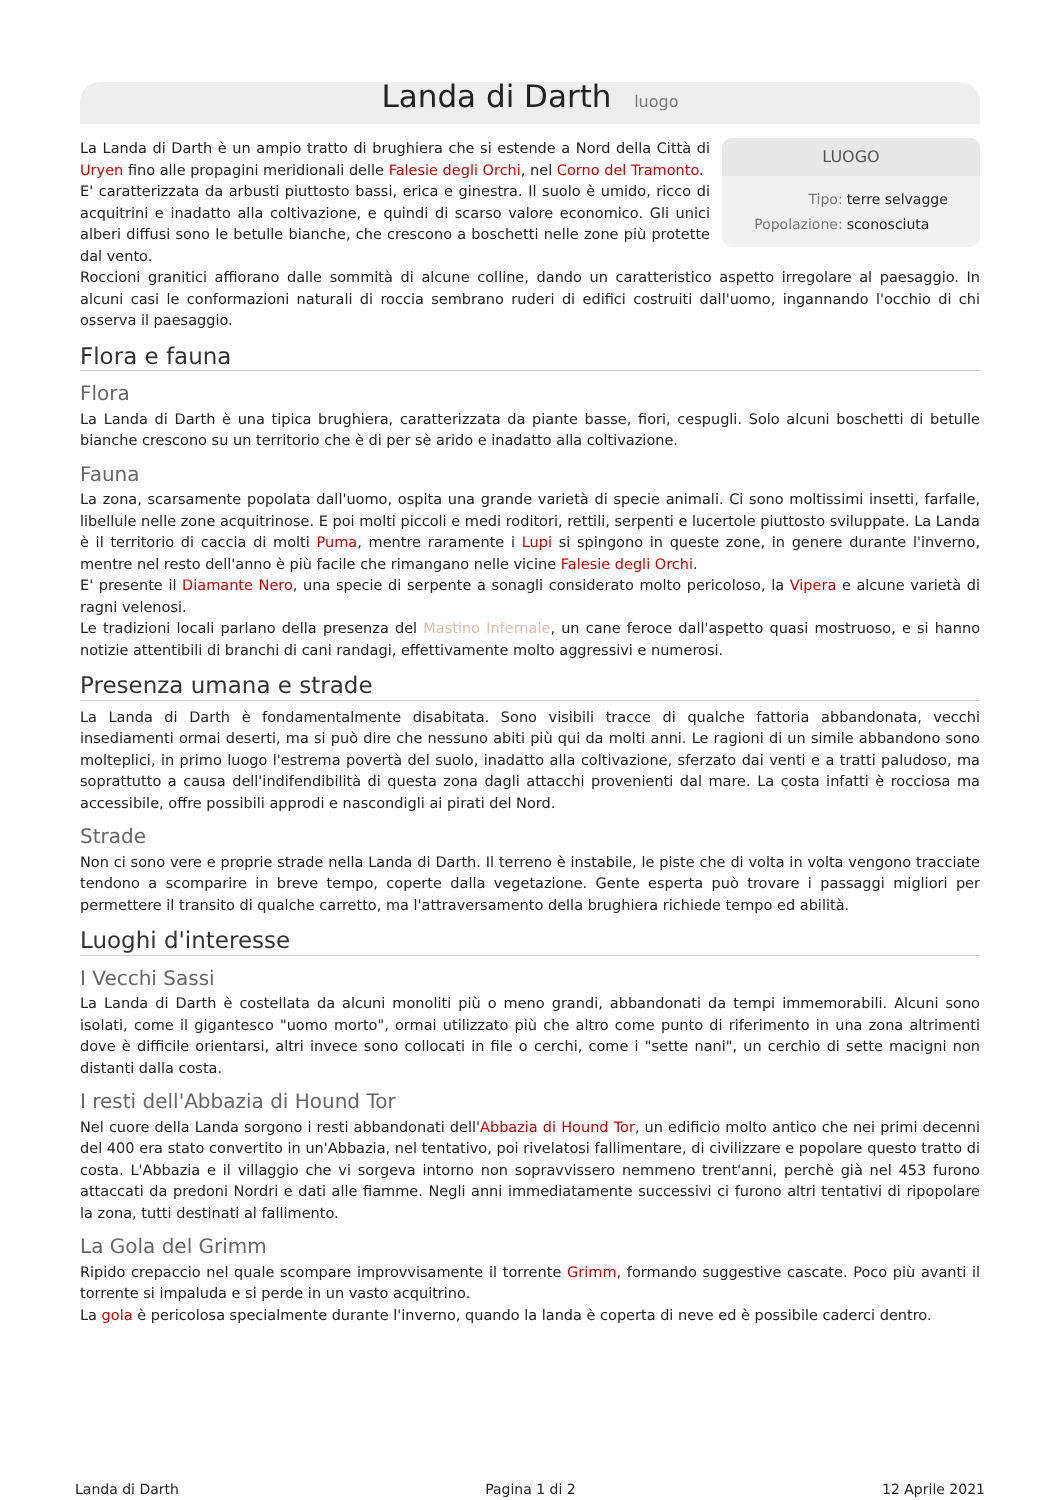Landa di Darth
luogo
LUOGO
| Tipo: | terre selvagge |
| Popolazione: | sconosciuta |
La Landa di Darth è un ampio tratto di brughiera che si estende a Nord della Città di Uryen fino alle propagini meridionali delle Falesie degli Orchi, nel Corno del Tramonto.
E' caratterizzata da arbusti piuttosto bassi, erica e ginestra. Il suolo è umido, ricco di acquitrini e inadatto alla coltivazione, e quindi di scarso valore economico. Gli unici alberi diffusi sono le betulle bianche, che crescono a boschetti nelle zone più protette dal vento.
Roccioni granitici affiorano dalle sommità di alcune colline, dando un caratteristico aspetto irregolare al paesaggio. In alcuni casi le conformazioni naturali di roccia sembrano ruderi di edifici costruiti dall'uomo, ingannando l'occhio di chi osserva il paesaggio.
Flora e fauna
Flora
La Landa di Darth è una tipica brughiera, caratterizzata da piante basse, fiori, cespugli. Solo alcuni boschetti di betulle bianche crescono su un territorio che è di per sè arido e inadatto alla coltivazione.
Fauna
La zona, scarsamente popolata dall'uomo, ospita una grande varietà di specie animali. Ci sono moltissimi insetti, farfalle, libellule nelle zone acquitrinose. E poi molti piccoli e medi roditori, rettili, serpenti e lucertole piuttosto sviluppate. La Landa è il territorio di caccia di molti Puma, mentre raramente i Lupi si spingono in queste zone, in genere durante l'inverno, mentre nel resto dell'anno è più facile che rimangano nelle vicine Falesie degli Orchi.
E' presente il Diamante Nero, una specie di serpente a sonagli considerato molto pericoloso, la Vipera e alcune varietà di ragni velenosi.
Le tradizioni locali parlano della presenza del Mastino Infernale, un cane feroce dall'aspetto quasi mostruoso, e si hanno notizie attentibili di branchi di cani randagi, effettivamente molto aggressivi e numerosi.
Presenza umana e strade
La Landa di Darth è fondamentalmente disabitata. Sono visibili tracce di qualche fattoria abbandonata, vecchi insediamenti ormai deserti, ma si può dire che nessuno abiti più qui da molti anni. Le ragioni di un simile abbandono sono molteplici, in primo luogo l'estrema povertà del suolo, inadatto alla coltivazione, sferzato dai venti e a tratti paludoso, ma soprattutto a causa dell'indifendibilità di questa zona dagli attacchi provenienti dal mare. La costa infatti è rocciosa ma accessibile, offre possibili approdi e nascondigli ai pirati del Nord.
Strade
Non ci sono vere e proprie strade nella Landa di Darth. Il terreno è instabile, le piste che di volta in volta vengono tracciate tendono a scomparire in breve tempo, coperte dalla vegetazione. Gente esperta può trovare i passaggi migliori per permettere il transito di qualche carretto, ma l'attraversamento della brughiera richiede tempo ed abilità.
Luoghi d'interesse
I Vecchi Sassi
La Landa di Darth è costellata da alcuni monoliti più o meno grandi, abbandonati da tempi immemorabili. Alcuni sono isolati, come il gigantesco "uomo morto", ormai utilizzato più che altro come punto di riferimento in una zona altrimenti dove è difficile orientarsi, altri invece sono collocati in file o cerchi, come i "sette nani", un cerchio di sette macigni non distanti dalla costa.
I resti dell'Abbazia di Hound Tor
Nel cuore della Landa sorgono i resti abbandonati dell'Abbazia di Hound Tor, un edificio molto antico che nei primi decenni del 400 era stato convertito in un'Abbazia, nel tentativo, poi rivelatosi fallimentare, di civilizzare e popolare questo tratto di costa. L'Abbazia e il villaggio che vi sorgeva intorno non sopravvissero nemmeno trent'anni, perchè già nel 453 furono attaccati da predoni Nordri e dati alle fiamme. Negli anni immediatamente successivi ci furono altri tentativi di ripopolare la zona, tutti destinati al fallimento.
La Gola del Grimm
Ripido crepaccio nel quale scompare improvvisamente il torrente Grimm, formando suggestive cascate. Poco più avanti il torrente si impaluda e si perde in un vasto acquitrino.
La gola è pericolosa specialmente durante l'inverno, quando la landa è coperta di neve ed è possibile caderci dentro.
Landa di Darth Pagina 1 di 2 12 Aprile 2021